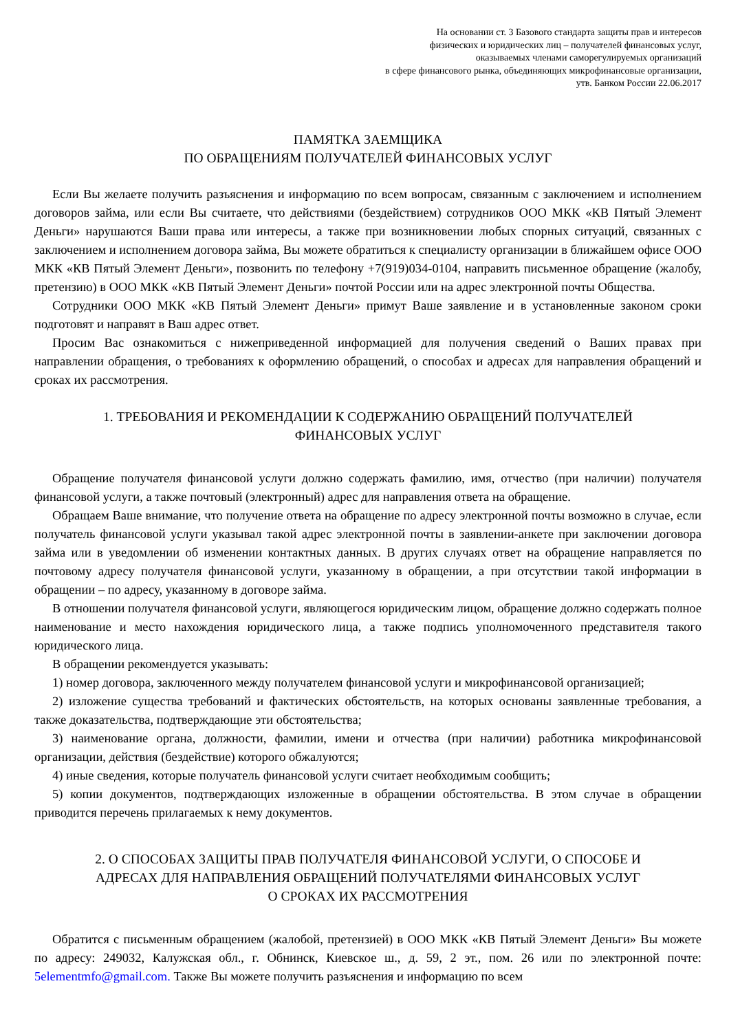На основании ст. 3 Базового стандарта защиты прав и интересов
физических и юридических лиц – получателей финансовых услуг,
оказываемых членами саморегулируемых организаций
в сфере финансового рынка, объединяющих микрофинансовые организации,
утв. Банком России 22.06.2017
ПАМЯТКА ЗАЕМЩИКА
ПО ОБРАЩЕНИЯМ ПОЛУЧАТЕЛЕЙ ФИНАНСОВЫХ УСЛУГ
Если Вы желаете получить разъяснения и информацию по всем вопросам, связанным с заключением и исполнением договоров займа, или если Вы считаете, что действиями (бездействием) сотрудников ООО МКК «КВ Пятый Элемент Деньги» нарушаются Ваши права или интересы, а также при возникновении любых спорных ситуаций, связанных с заключением и исполнением договора займа, Вы можете обратиться к специалисту организации в ближайшем офисе ООО МКК «КВ Пятый Элемент Деньги», позвонить по телефону +7(919)034-0104, направить письменное обращение (жалобу, претензию) в ООО МКК «КВ Пятый Элемент Деньги» почтой России или на адрес электронной почты Общества.
Сотрудники ООО МКК «КВ Пятый Элемент Деньги» примут Ваше заявление и в установленные законом сроки подготовят и направят в Ваш адрес ответ.
Просим Вас ознакомиться с нижеприведенной информацией для получения сведений о Ваших правах при направлении обращения, о требованиях к оформлению обращений, о способах и адресах для направления обращений и сроках их рассмотрения.
1. ТРЕБОВАНИЯ И РЕКОМЕНДАЦИИ К СОДЕРЖАНИЮ ОБРАЩЕНИЙ ПОЛУЧАТЕЛЕЙ
ФИНАНСОВЫХ УСЛУГ
Обращение получателя финансовой услуги должно содержать фамилию, имя, отчество (при наличии) получателя финансовой услуги, а также почтовый (электронный) адрес для направления ответа на обращение.
Обращаем Ваше внимание, что получение ответа на обращение по адресу электронной почты возможно в случае, если получатель финансовой услуги указывал такой адрес электронной почты в заявлении-анкете при заключении договора займа или в уведомлении об изменении контактных данных. В других случаях ответ на обращение направляется по почтовому адресу получателя финансовой услуги, указанному в обращении, а при отсутствии такой информации в обращении – по адресу, указанному в договоре займа.
В отношении получателя финансовой услуги, являющегося юридическим лицом, обращение должно содержать полное наименование и место нахождения юридического лица, а также подпись уполномоченного представителя такого юридического лица.
В обращении рекомендуется указывать:
1) номер договора, заключенного между получателем финансовой услуги и микрофинансовой организацией;
2) изложение существа требований и фактических обстоятельств, на которых основаны заявленные требования, а также доказательства, подтверждающие эти обстоятельства;
3) наименование органа, должности, фамилии, имени и отчества (при наличии) работника микрофинансовой организации, действия (бездействие) которого обжалуются;
4) иные сведения, которые получатель финансовой услуги считает необходимым сообщить;
5) копии документов, подтверждающих изложенные в обращении обстоятельства. В этом случае в обращении приводится перечень прилагаемых к нему документов.
2. О СПОСОБАХ ЗАЩИТЫ ПРАВ ПОЛУЧАТЕЛЯ ФИНАНСОВОЙ УСЛУГИ, О СПОСОБЕ И
АДРЕСАХ ДЛЯ НАПРАВЛЕНИЯ ОБРАЩЕНИЙ ПОЛУЧАТЕЛЯМИ ФИНАНСОВЫХ УСЛУГ
О СРОКАХ ИХ РАССМОТРЕНИЯ
Обратится с письменным обращением (жалобой, претензией) в ООО МКК «КВ Пятый Элемент Деньги» Вы можете по адресу: 249032, Калужская обл., г. Обнинск, Киевское ш., д. 59, 2 эт., пом. 26 или по электронной почте: 5elementmfo@gmail.com. Также Вы можете получить разъяснения и информацию по всем